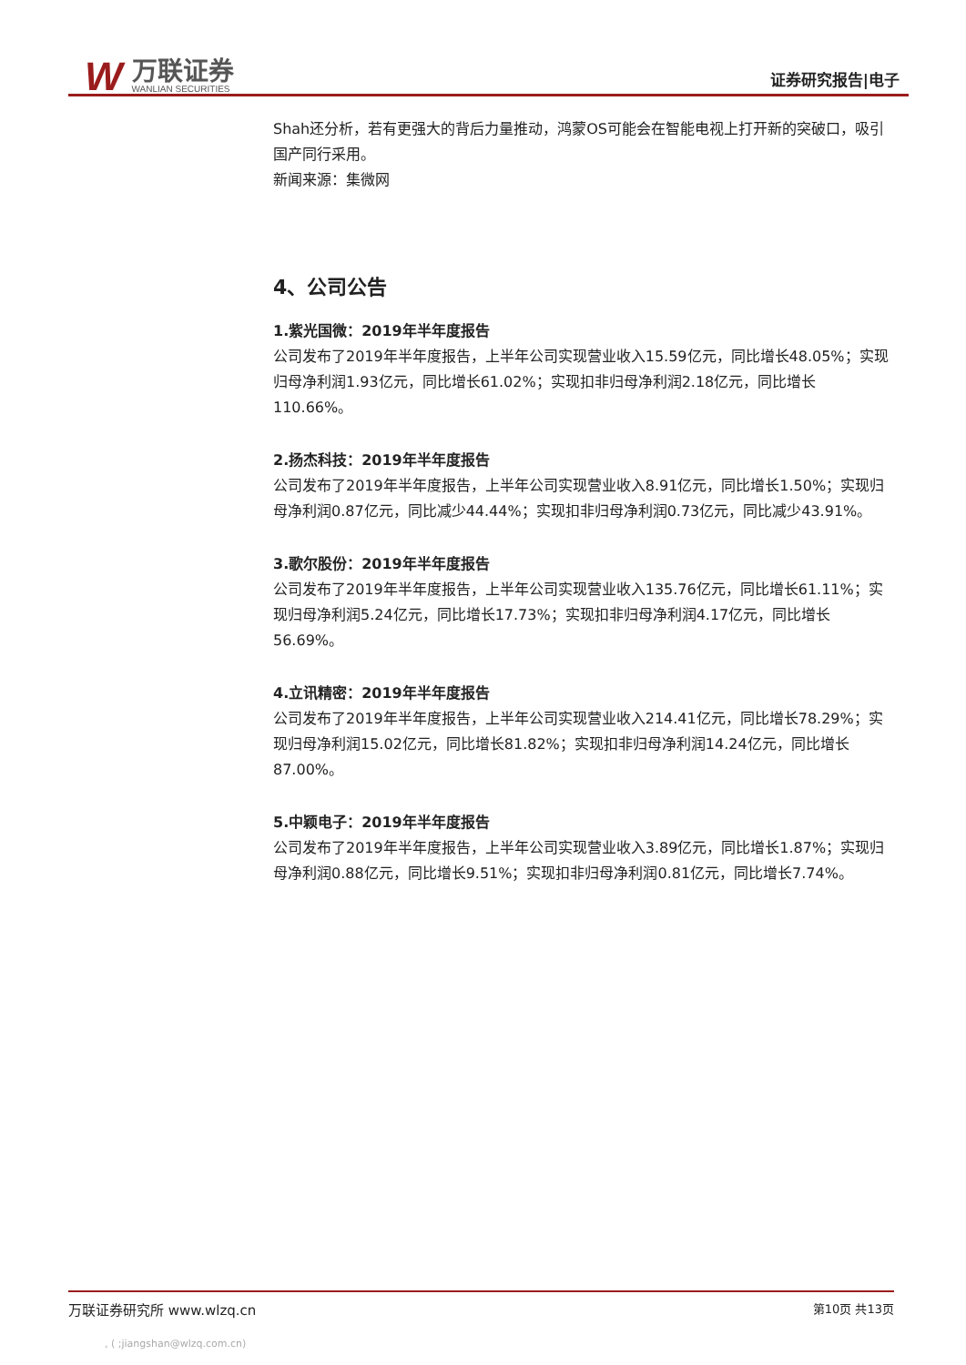W
万联证券
WANLIAN SECURITIES
证券研究报告|电子
Shah还分析，若有更强大的背后力量推动，鸿蒙OS可能会在智能电视上打开新的突破口，吸引国产同行采用。
新闻来源：集微网
4、公司公告
1.紫光国微：2019年半年度报告
公司发布了2019年半年度报告，上半年公司实现营业收入15.59亿元，同比增长48.05%；实现归母净利润1.93亿元，同比增长61.02%；实现扣非归母净利润2.18亿元，同比增长110.66%。
2.扬杰科技：2019年半年度报告
公司发布了2019年半年度报告，上半年公司实现营业收入8.91亿元，同比增长1.50%；实现归母净利润0.87亿元，同比减少44.44%；实现扣非归母净利润0.73亿元，同比减少43.91%。
3.歌尔股份：2019年半年度报告
公司发布了2019年半年度报告，上半年公司实现营业收入135.76亿元，同比增长61.11%；实现归母净利润5.24亿元，同比增长17.73%；实现扣非归母净利润4.17亿元，同比增长56.69%。
4.立讯精密：2019年半年度报告
公司发布了2019年半年度报告，上半年公司实现营业收入214.41亿元，同比增长78.29%；实现归母净利润15.02亿元，同比增长81.82%；实现扣非归母净利润14.24亿元，同比增长87.00%。
5.中颖电子：2019年半年度报告
公司发布了2019年半年度报告，上半年公司实现营业收入3.89亿元，同比增长1.87%；实现归母净利润0.88亿元，同比增长9.51%；实现扣非归母净利润0.81亿元，同比增长7.74%。
万联证券研究所 www.wlzq.cn 第10页 共13页
, ( ;jiangshan@wlzq.com.cn)